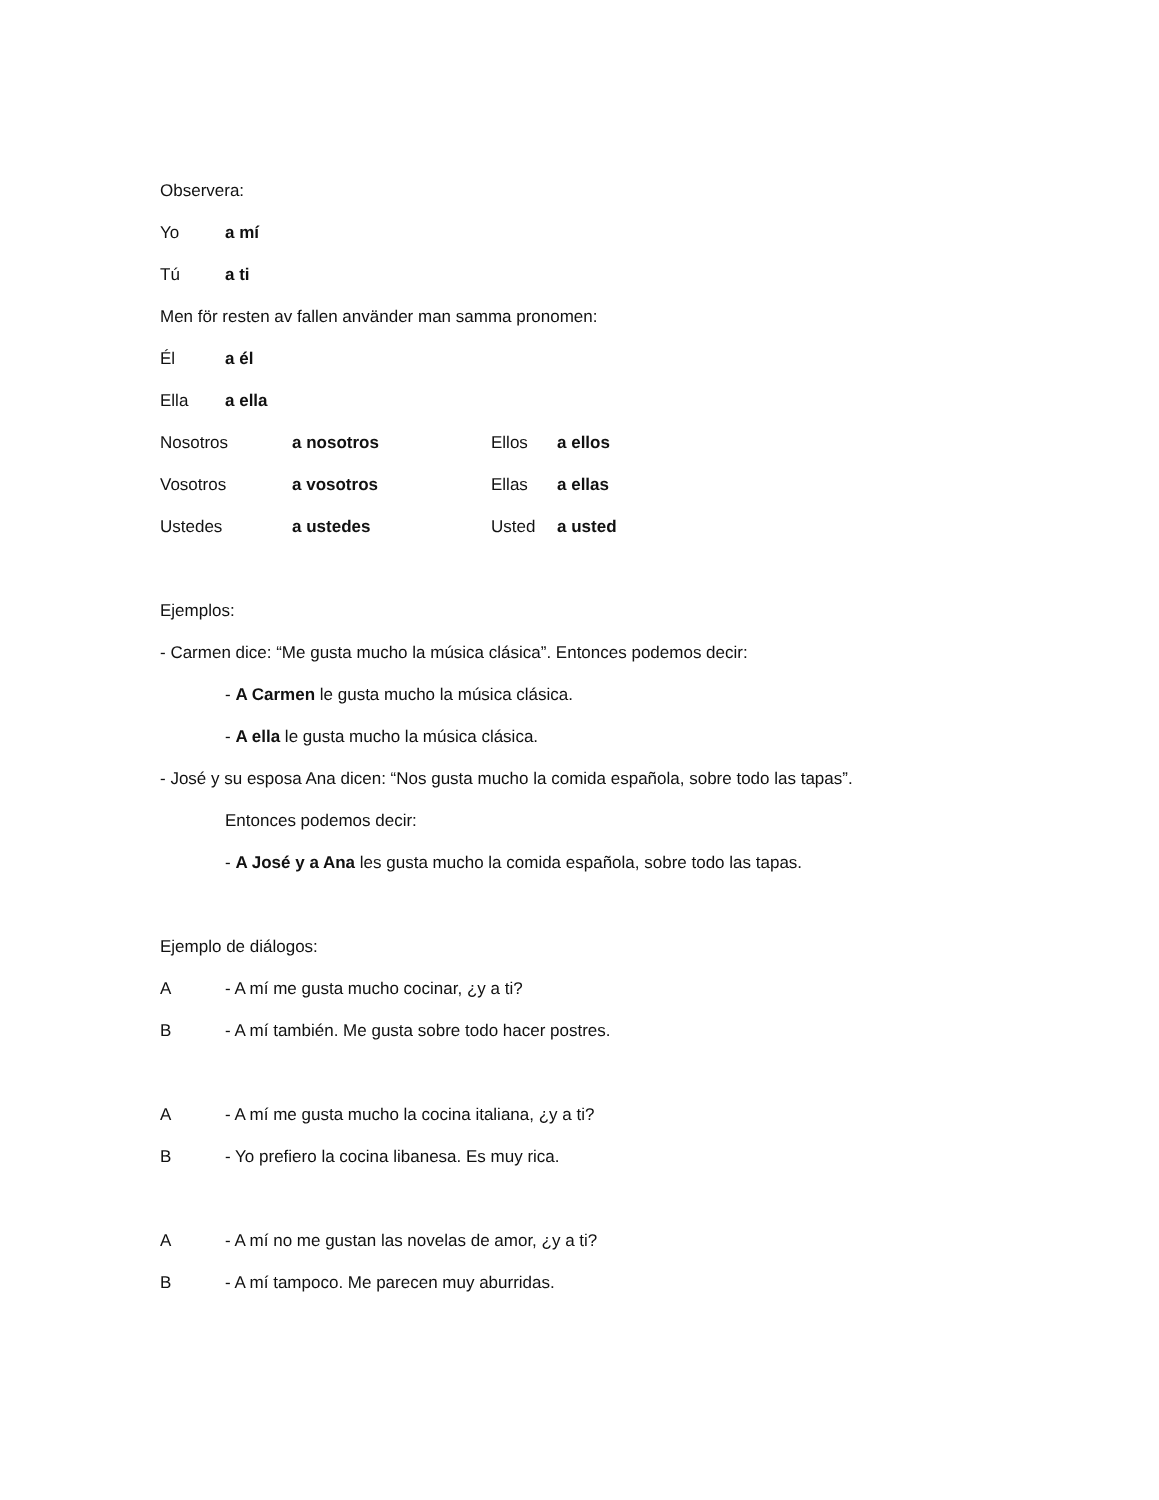Observera:
Yo a mí
Tú a ti
Men för resten av fallen använder man samma pronomen:
Él a él
Ella a ella
Nosotros a nosotros Ellos a ellos
Vosotros a vosotros Ellas a ellas
Ustedes a ustedes Usted a usted
Ejemplos:
- Carmen dice: “Me gusta mucho la música clásica”. Entonces podemos decir:
- A Carmen le gusta mucho la música clásica.
- A ella le gusta mucho la música clásica.
- José y su esposa Ana dicen: “Nos gusta mucho la comida española, sobre todo las tapas”.
Entonces podemos decir:
- A José y a Ana les gusta mucho la comida española, sobre todo las tapas.
Ejemplo de diálogos:
A - A mí me gusta mucho cocinar, ¿y a ti?
B - A mí también. Me gusta sobre todo hacer postres.
A - A mí me gusta mucho la cocina italiana, ¿y a ti?
B - Yo prefiero la cocina libanesa. Es muy rica.
A - A mí no me gustan las novelas de amor, ¿y a ti?
B - A mí tampoco. Me parecen muy aburridas.